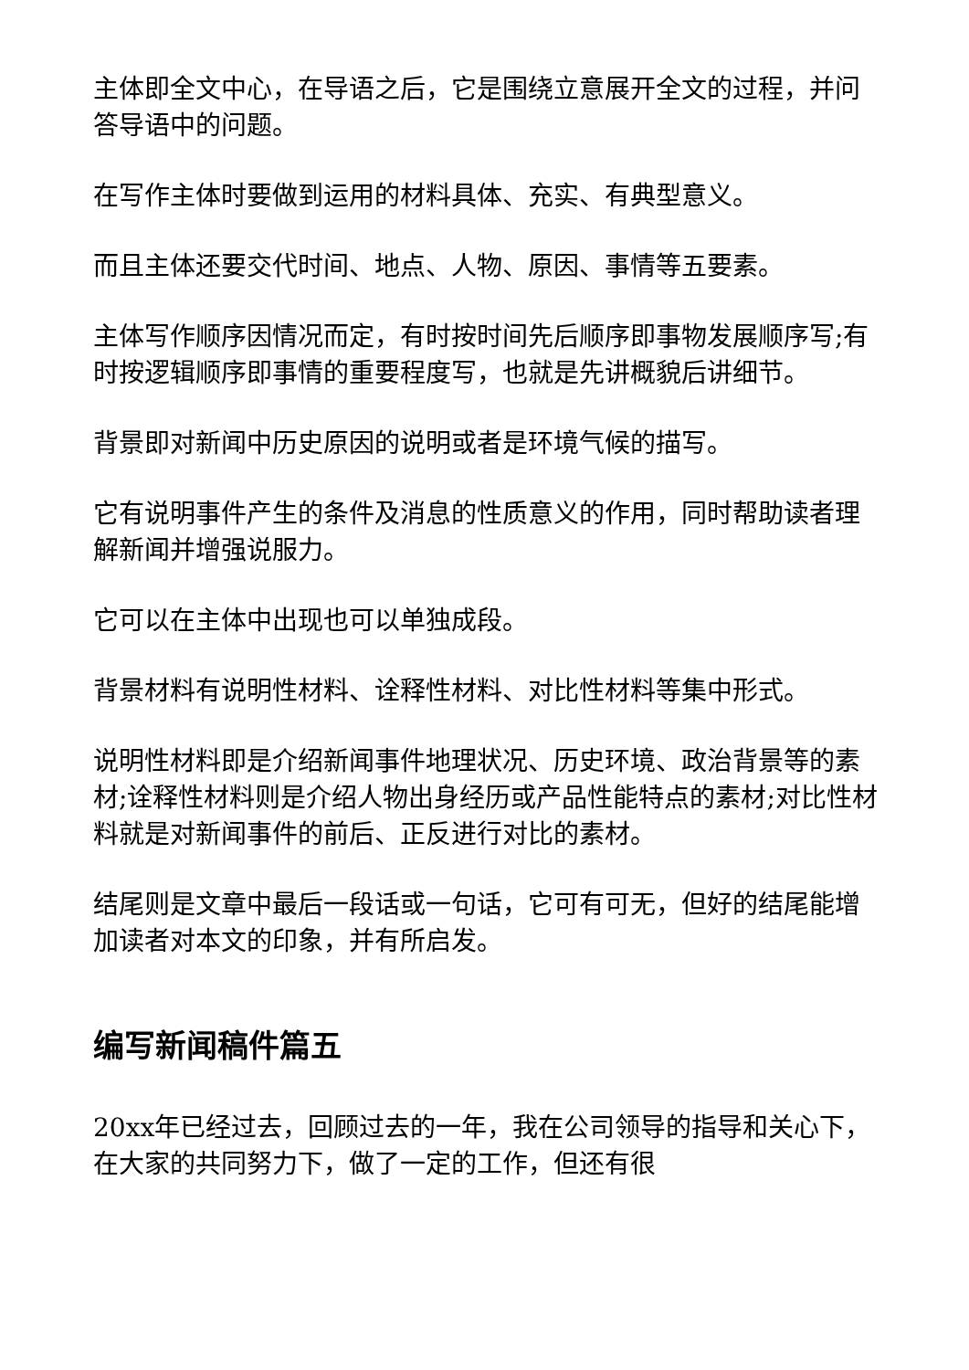主体即全文中心，在导语之后，它是围绕立意展开全文的过程，并问答导语中的问题。
在写作主体时要做到运用的材料具体、充实、有典型意义。
而且主体还要交代时间、地点、人物、原因、事情等五要素。
主体写作顺序因情况而定，有时按时间先后顺序即事物发展顺序写;有时按逻辑顺序即事情的重要程度写，也就是先讲概貌后讲细节。
背景即对新闻中历史原因的说明或者是环境气候的描写。
它有说明事件产生的条件及消息的性质意义的作用，同时帮助读者理解新闻并增强说服力。
它可以在主体中出现也可以单独成段。
背景材料有说明性材料、诠释性材料、对比性材料等集中形式。
说明性材料即是介绍新闻事件地理状况、历史环境、政治背景等的素材;诠释性材料则是介绍人物出身经历或产品性能特点的素材;对比性材料就是对新闻事件的前后、正反进行对比的素材。
结尾则是文章中最后一段话或一句话，它可有可无，但好的结尾能增加读者对本文的印象，并有所启发。
编写新闻稿件篇五
20xx年已经过去，回顾过去的一年，我在公司领导的指导和关心下，在大家的共同努力下，做了一定的工作，但还有很